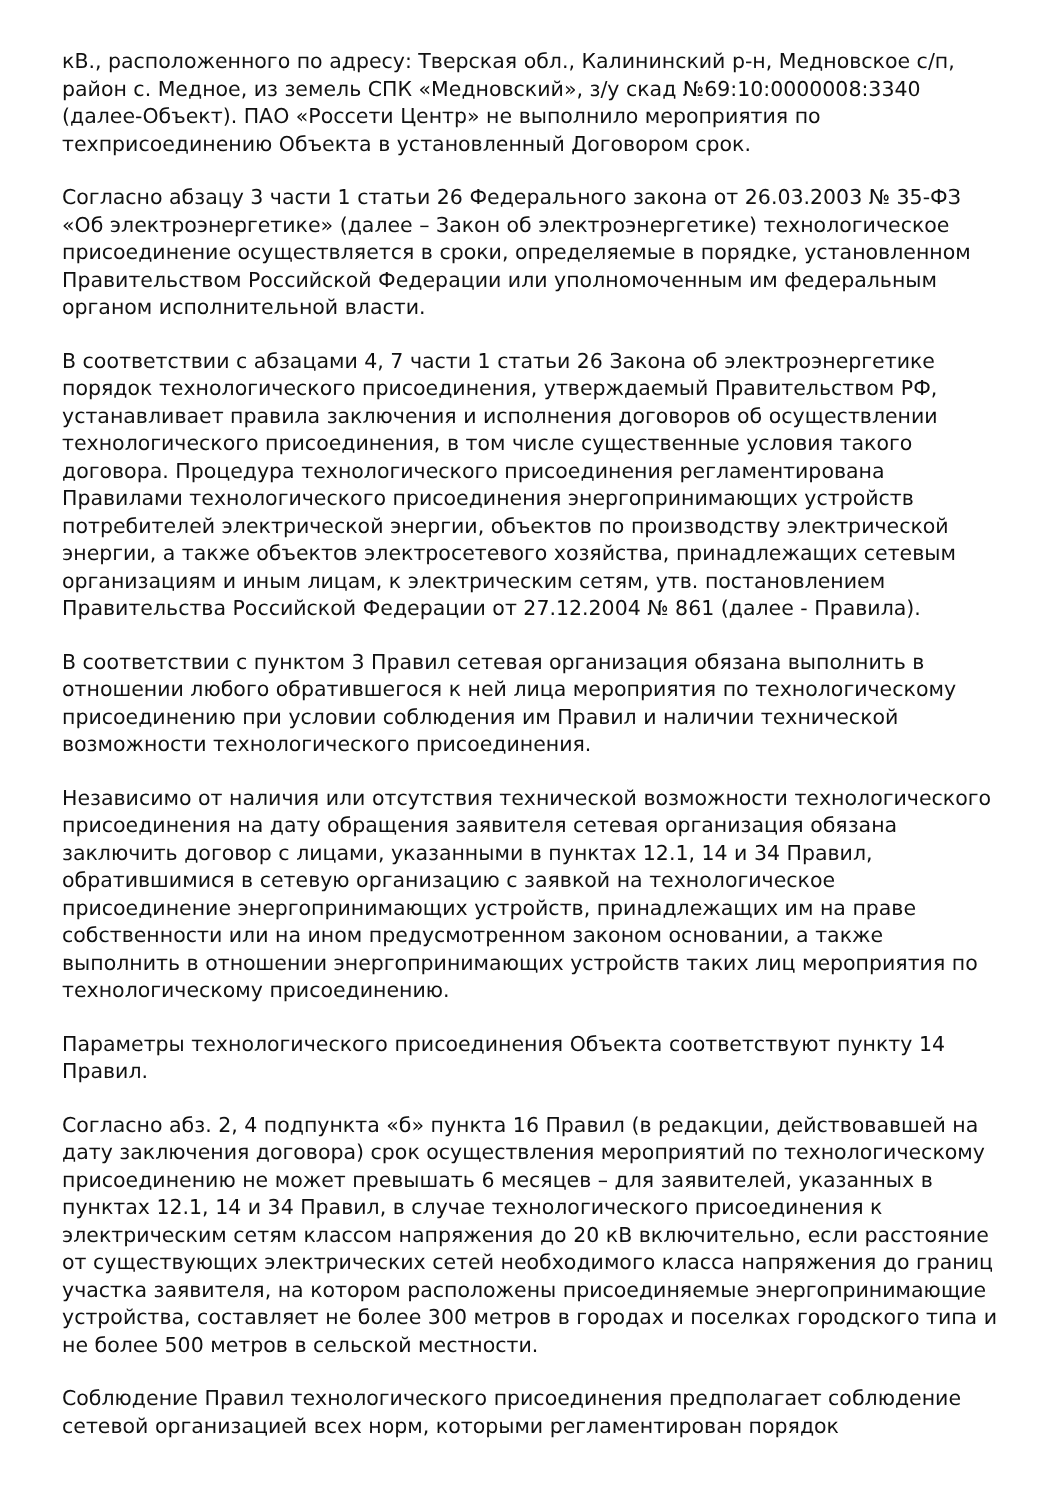кВ., расположенного по адресу: Тверская обл., Калининский р-н, Медновское с/п, район с. Медное, из земель СПК «Медновский», з/у скад №69:10:0000008:3340 (далее-Объект). ПАО «Россети Центр» не выполнило мероприятия по техприсоединению Объекта в установленный Договором срок.
Согласно абзацу 3 части 1 статьи 26 Федерального закона от 26.03.2003 № 35-ФЗ «Об электроэнергетике» (далее – Закон об электроэнергетике) технологическое присоединение осуществляется в сроки, определяемые в порядке, установленном Правительством Российской Федерации или уполномоченным им федеральным органом исполнительной власти.
В соответствии с абзацами 4, 7 части 1 статьи 26 Закона об электроэнергетике порядок технологического присоединения, утверждаемый Правительством РФ, устанавливает правила заключения и исполнения договоров об осуществлении технологического присоединения, в том числе существенные условия такого договора. Процедура технологического присоединения регламентирована Правилами технологического присоединения энергопринимающих устройств потребителей электрической энергии, объектов по производству электрической энергии, а также объектов электросетевого хозяйства, принадлежащих сетевым организациям и иным лицам, к электрическим сетям, утв. постановлением Правительства Российской Федерации от 27.12.2004 № 861 (далее - Правила).
В соответствии с пунктом 3 Правил сетевая организация обязана выполнить в отношении любого обратившегося к ней лица мероприятия по технологическому присоединению при условии соблюдения им Правил и наличии технической возможности технологического присоединения.
Независимо от наличия или отсутствия технической возможности технологического присоединения на дату обращения заявителя сетевая организация обязана заключить договор с лицами, указанными в пунктах 12.1, 14 и 34 Правил, обратившимися в сетевую организацию с заявкой на технологическое присоединение энергопринимающих устройств, принадлежащих им на праве собственности или на ином предусмотренном законом основании, а также выполнить в отношении энергопринимающих устройств таких лиц мероприятия по технологическому присоединению.
Параметры технологического присоединения Объекта соответствуют пункту 14 Правил.
Согласно абз. 2, 4 подпункта «б» пункта 16 Правил (в редакции, действовавшей на дату заключения договора) срок осуществления мероприятий по технологическому присоединению не может превышать 6 месяцев – для заявителей, указанных в пунктах 12.1, 14 и 34 Правил, в случае технологического присоединения к электрическим сетям классом напряжения до 20 кВ включительно, если расстояние от существующих электрических сетей необходимого класса напряжения до границ участка заявителя, на котором расположены присоединяемые энергопринимающие устройства, составляет не более 300 метров в городах и поселках городского типа и не более 500 метров в сельской местности.
Соблюдение Правил технологического присоединения предполагает соблюдение сетевой организацией всех норм, которыми регламентирован порядок